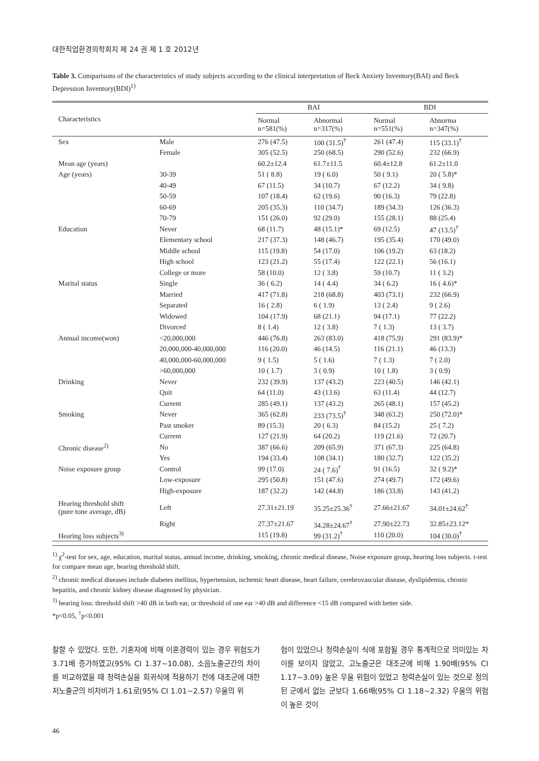대한직업환경의학회지 제 24 권 제 1 호 2012년
Table 3. Comparisons of the characteristics of study subjects according to the clinical interpretation of Beck Anxiety Inventory(BAI) and Beck Depression Inventory(BDI)<sup>1)</sup>
| Characteristics | | BAI | | BDI | |
| --- | --- | --- | --- | --- | --- |
| | | Normal n=581(%) | Abnormal n=317(%) | Normal n=551(%) | Abnorma n=347(%) |
| Sex | Male | 276 (47.5) | 100 (31.5)<sup>†</sup> | 261 (47.4) | 115 (33.1)<sup>†</sup> |
| | Female | 305 (52.5) | 250 (68.5) | 290 (52.6) | 232 (66.9) |
| Mean age (years) | | 60.2±12.4 | 61.7±11.5 | 60.4±12.8 | 61.2±11.0 |
| Age (years) | 30-39 | 51 ( 8.8) | 19 ( 6.0) | 50 ( 9.1) | 20 ( 5.8)* |
| | 40-49 | 67 (11.5) | 34 (10.7) | 67 (12.2) | 34 ( 9.8) |
| | 50-59 | 107 (18.4) | 62 (19.6) | 90 (16.3) | 79 (22.8) |
| | 60-69 | 205 (35.3) | 110 (34.7) | 189 (34.3) | 126 (36.3) |
| | 70-79 | 151 (26.0) | 92 (29.0) | 155 (28.1) | 88 (25.4) |
| Education | Never | 68 (11.7) | 48 (15.1)* | 69 (12.5) | 47 (13.5)<sup>†</sup> |
| | Elementary school | 217 (37.3) | 148 (46.7) | 195 (35.4) | 170 (49.0) |
| | Middle school | 115 (19.8) | 54 (17.0) | 106 (19.2) | 63 (18.2) |
| | High school | 123 (21.2) | 55 (17.4) | 122 (22.1) | 56 (16.1) |
| | College or more | 58 (10.0) | 12 ( 3.8) | 59 (10.7) | 11 ( 3.2) |
| Marital status | Single | 36 ( 6.2) | 14 ( 4.4) | 34 ( 6.2) | 16 ( 4.6)* |
| | Married | 417 (71.8) | 218 (68.8) | 403 (73.1) | 232 (66.9) |
| | Separated | 16 ( 2.8) | 6 ( 1.9) | 13 ( 2.4) | 9 ( 2.6) |
| | Widowed | 104 (17.9) | 68 (21.1) | 94 (17.1) | 77 (22.2) |
| | Divorced | 8 ( 1.4) | 12 ( 3.8) | 7 ( 1.3) | 13 ( 3.7) |
| Annual income(won) | <20,000,000 | 446 (76.8) | 263 (83.0) | 418 (75.9) | 291 (83.9)* |
| | 20,000,000-40,000,000 | 116 (20.0) | 46 (14.5) | 116 (21.1) | 46 (13.3) |
| | 40,000,000-60,000,000 | 9 ( 1.5) | 5 ( 1.6) | 7 ( 1.3) | 7 ( 2.0) |
| | >60,000,000 | 10 ( 1.7) | 3 ( 0.9) | 10 ( 1.8) | 3 ( 0.9) |
| Drinking | Never | 232 (39.9) | 137 (43.2) | 223 (40.5) | 146 (42.1) |
| | Quit | 64 (11.0) | 43 (13.6) | 63 (11.4) | 44 (12.7) |
| | Current | 285 (49.1) | 137 (43.2) | 265 (48.1) | 157 (45.2) |
| Smoking | Never | 365 (62.8) | 233 (73.5)<sup>†</sup> | 348 (63.2) | 250 (72.0)* |
| | Past smoker | 89 (15.3) | 20 ( 6.3) | 84 (15.2) | 25 ( 7.2) |
| | Current | 127 (21.9) | 64 (20.2) | 119 (21.6) | 72 (20.7) |
| Chronic disease<sup>2)</sup> | No | 387 (66.6) | 209 (65.9) | 371 (67.3) | 225 (64.8) |
| | Yes | 194 (33.4) | 108 (34.1) | 180 (32.7) | 122 (35.2) |
| Noise exposure group | Control | 99 (17.0) | 24 ( 7.6)<sup>†</sup> | 91 (16.5) | 32 ( 9.2)* |
| | Low-exposure | 295 (50.8) | 151 (47.6) | 274 (49.7) | 172 (49.6) |
| | High-exposure | 187 (32.2) | 142 (44.8) | 186 (33.8) | 143 (41.2) |
| Hearing threshold shift (pure tone average, dB) | Left | 27.31±21.19 | 35.25±25.36<sup>†</sup> | 27.66±21.67 | 34.01±24.62<sup>†</sup> |
| | Right | 27.37±21.67 | 34.28±24.67<sup>†</sup> | 27.90±22.73 | 32.85±23.12* |
| Hearing loss subjects<sup>3)</sup> | | 115 (19.8) | 99 (31.2)<sup>†</sup> | 110 (20.0) | 104 (30.0)<sup>†</sup> |
<sup>1)</sup> χ<sup>2</sup>-test for sex, age, education, marital status, annual income, drinking, smoking, chronic medical disease, Noise exposure group, hearing loss subjects. t-test for compare mean age, hearing threshold shift.
<sup>2)</sup> chronic medical diseases include diabetes mellitus, hypertension, ischemic heart disease, heart failure, cerebrovascular disease, dyslipidemia, chronic hepatitis, and chronic kidney disease diagnosed by physician.
<sup>3)</sup> hearing loss: threshold shift >40 dB in both ear, or threshold of one ear >40 dB and difference <15 dB compared with better side.
*p<0.05, <sup>†</sup>p<0.001
찰할 수 있었다. 또한, 기혼자에 비해 이혼경력이 있는 경우 위험도가 3.71배 증가하였고(95% CI 1.37~10.08), 소음노출군간의 차이를 비교하였을 때 청력손실을 회귀식에 적용하기 전에 대조군에 대한 저노출군의 비차비가 1.61로(95% CI 1.01~2.57) 우울의 위
험이 있었으나 청력손실이 식에 포함될 경우 통계적으로 의미있는 차이를 보이지 않았고, 고노출군은 대조군에 비해 1.90배(95% CI 1.17~3.09) 높은 우울 위험이 있었고 청력손실이 있는 것으로 정의된 군에서 없는 군보다 1.66배(95% CI 1.18~2.32) 우울의 위험이 높은 것이
46